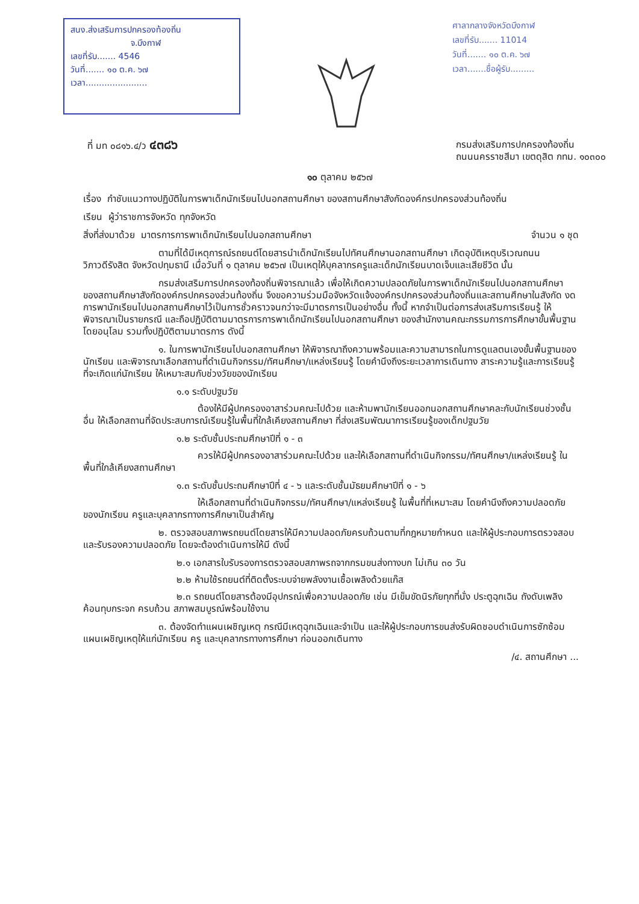สนง.ส่งเสริมการปกครองท้องถิ่น
จ.บึงกาฬ
เลขที่รับ....... 4546
วันที่....... ๑๐ ต.ค. ๖๗
เวลา.......................
ศาลากลางจังหวัดบึงกาฬ
เลขที่รับ....... 11014
วันที่....... ๑๐ ต.ค. ๖๗
เวลา.......ชื่อผู้รับ.........
ที่ มท ๐๘๑๖.๔/ว ๔๓๘๖
กรมส่งเสริมการปกครองท้องถิ่น
ถนนนครราชสีมา เขตดุสิต กทม. ๑๐๓๐๐
๑๐ ตุลาคม ๒๕๖๗
เรื่อง กำชับแนวทางปฏิบัติในการพาเด็กนักเรียนไปนอกสถานศึกษา ของสถานศึกษาสังกัดองค์กรปกครองส่วนท้องถิ่น
เรียน ผู้ว่าราชการจังหวัด ทุกจังหวัด
สิ่งที่ส่งมาด้วย มาตรการการพาเด็กนักเรียนไปนอกสถานศึกษา จำนวน ๑ ชุด
ตามที่ได้มีเหตุการณ์รถยนต์โดยสารนำเด็กนักเรียนไปทัศนศึกษานอกสถานศึกษา เกิดอุบัติเหตุบริเวณถนนวิภาวดีรังสิต จังหวัดปทุมธานี เมื่อวันที่ ๑ ตุลาคม ๒๕๖๗ เป็นเหตุให้บุคลากรครูและเด็กนักเรียนบาดเจ็บและเสียชีวิต นั้น
กรมส่งเสริมการปกครองท้องถิ่นพิจารณาแล้ว เพื่อให้เกิดความปลอดภัยในการพาเด็กนักเรียนไปนอกสถานศึกษา ของสถานศึกษาสังกัดองค์กรปกครองส่วนท้องถิ่น จึงขอความร่วมมือจังหวัดแจ้งองค์กรปกครองส่วนท้องถิ่นและสถานศึกษาในสังกัด งดการพานักเรียนไปนอกสถานศึกษาไว้เป็นการชั่วคราวจนกว่าจะมีมาตรการเป็นอย่างอื่น ทั้งนี้ หากจำเป็นต่อการส่งเสริมการเรียนรู้ ให้พิจารณาเป็นรายกรณี และถือปฏิบัติตามมาตรการการพาเด็กนักเรียนไปนอกสถานศึกษา ของสำนักงานคณะกรรมการการศึกษาขั้นพื้นฐาน โดยอนุโลม รวมทั้งปฏิบัติตามมาตรการ ดังนี้
๑. ในการพานักเรียนไปนอกสถานศึกษา ให้พิจารณาถึงความพร้อมและความสามารถในการดูแลตนเองขั้นพื้นฐานของนักเรียน และพิจารณาเลือกสถานที่ดำเนินกิจกรรม/ทัศนศึกษา/แหล่งเรียนรู้ โดยคำนึงถึงระยะเวลาการเดินทาง สาระความรู้และการเรียนรู้ที่จะเกิดแก่นักเรียน ให้เหมาะสมกับช่วงวัยของนักเรียน
๑.๑ ระดับปฐมวัย
ต้องให้มีผู้ปกครองอาสาร่วมคณะไปด้วย และห้ามพานักเรียนออกนอกสถานศึกษาคละกับนักเรียนช่วงชั้นอื่น ให้เลือกสถานที่จัดประสบการณ์เรียนรู้ในพื้นที่ใกล้เคียงสถานศึกษา ที่ส่งเสริมพัฒนาการเรียนรู้ของเด็กปฐมวัย
๑.๒ ระดับชั้นประถมศึกษาปีที่ ๑ - ๓
ควรให้มีผู้ปกครองอาสาร่วมคณะไปด้วย และให้เลือกสถานที่ดำเนินกิจกรรม/ทัศนศึกษา/แหล่งเรียนรู้ ในพื้นที่ใกล้เคียงสถานศึกษา
๑.๓ ระดับชั้นประถมศึกษาปีที่ ๔ - ๖ และระดับชั้นมัธยมศึกษาปีที่ ๑ - ๖
ให้เลือกสถานที่ดำเนินกิจกรรม/ทัศนศึกษา/แหล่งเรียนรู้ ในพื้นที่ที่เหมาะสม โดยคำนึงถึงความปลอดภัยของนักเรียน ครูและบุคลากรทางการศึกษาเป็นสำคัญ
๒. ตรวจสอบสภาพรถยนต์โดยสารให้มีความปลอดภัยครบถ้วนตามที่กฎหมายกำหนด และให้ผู้ประกอบการตรวจสอบและรับรองความปลอดภัย โดยจะต้องดำเนินการให้มี ดังนี้
๒.๑ เอกสารใบรับรองการตรวจสอบสภาพรถจากกรมขนส่งทางบก ไม่เกิน ๓๐ วัน
๒.๒ ห้ามใช้รถยนต์ที่ติดตั้งระบบจ่ายพลังงานเชื้อเพลิงด้วยแก๊ส
๒.๓ รถยนต์โดยสารต้องมีอุปกรณ์เพื่อความปลอดภัย เช่น มีเข็มขัดนิรภัยทุกที่นั่ง ประตูฉุกเฉิน ถังดับเพลิง ค้อนทุบกระจก ครบถ้วน สภาพสมบูรณ์พร้อมใช้งาน
๓. ต้องจัดทำแผนเผชิญเหตุ กรณีมีเหตุฉุกเฉินและจำเป็น และให้ผู้ประกอบการขนส่งรับผิดชอบดำเนินการซักซ้อมแผนเผชิญเหตุให้แก่นักเรียน ครู และบุคลากรทางการศึกษา ก่อนออกเดินทาง
/๔. สถานศึกษา ...